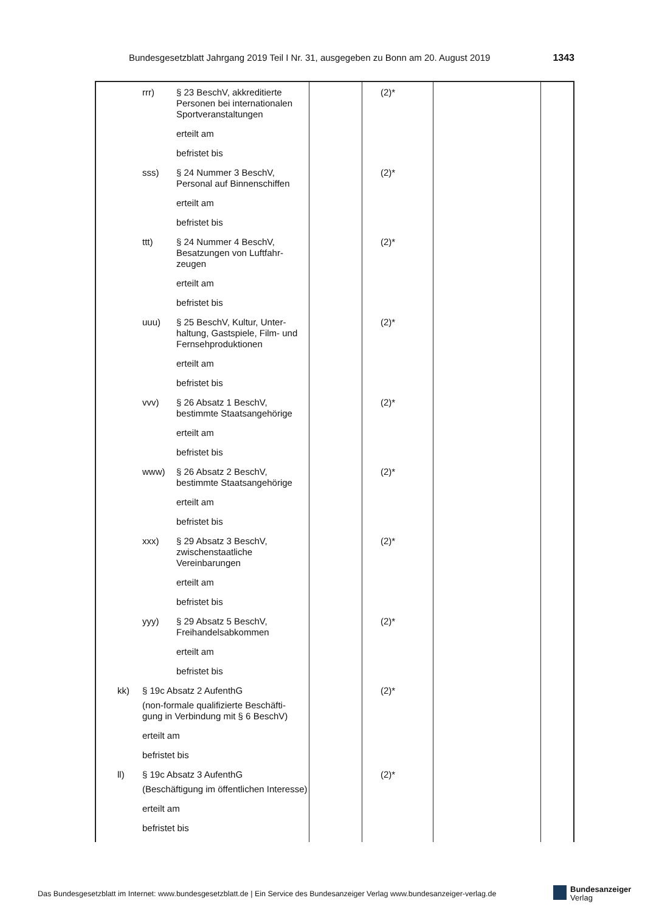Bundesgesetzblatt Jahrgang 2019 Teil I Nr. 31, ausgegeben zu Bonn am 20. August 2019 1343
| rrr) § 23 BeschV, akkreditierte Personen bei internationalen Sportveranstaltungen erteilt am befristet bis | | (2)* | | |
| sss) § 24 Nummer 3 BeschV, Personal auf Binnenschiffen erteilt am befristet bis | | (2)* | | |
| ttt) § 24 Nummer 4 BeschV, Besatzungen von Luftfahr- zeugen erteilt am befristet bis | | (2)* | | |
| uuu) § 25 BeschV, Kultur, Unter- haltung, Gastspiele, Film- und Fernsehproduktionen erteilt am befristet bis | | (2)* | | |
| vvv) § 26 Absatz 1 BeschV, bestimmte Staatsangehörige erteilt am befristet bis | | (2)* | | |
| www) § 26 Absatz 2 BeschV, bestimmte Staatsangehörige erteilt am befristet bis | | (2)* | | |
| xxx) § 29 Absatz 3 BeschV, zwischenstaatliche Vereinbarungen erteilt am befristet bis | | (2)* | | |
| yyy) § 29 Absatz 5 BeschV, Freihandelsabkommen erteilt am befristet bis | | (2)* | | |
| kk) § 19c Absatz 2 AufenthG (non-formale qualifizierte Beschäfti- gung in Verbindung mit § 6 BeschV) erteilt am befristet bis | | (2)* | | |
| ll) § 19c Absatz 3 AufenthG (Beschäftigung im öffentlichen Interesse) erteilt am befristet bis | | (2)* | | |
Das Bundesgesetzblatt im Internet: www.bundesgesetzblatt.de | Ein Service des Bundesanzeiger Verlag www.bundesanzeiger-verlag.de
Bundesanzeiger
Verlag